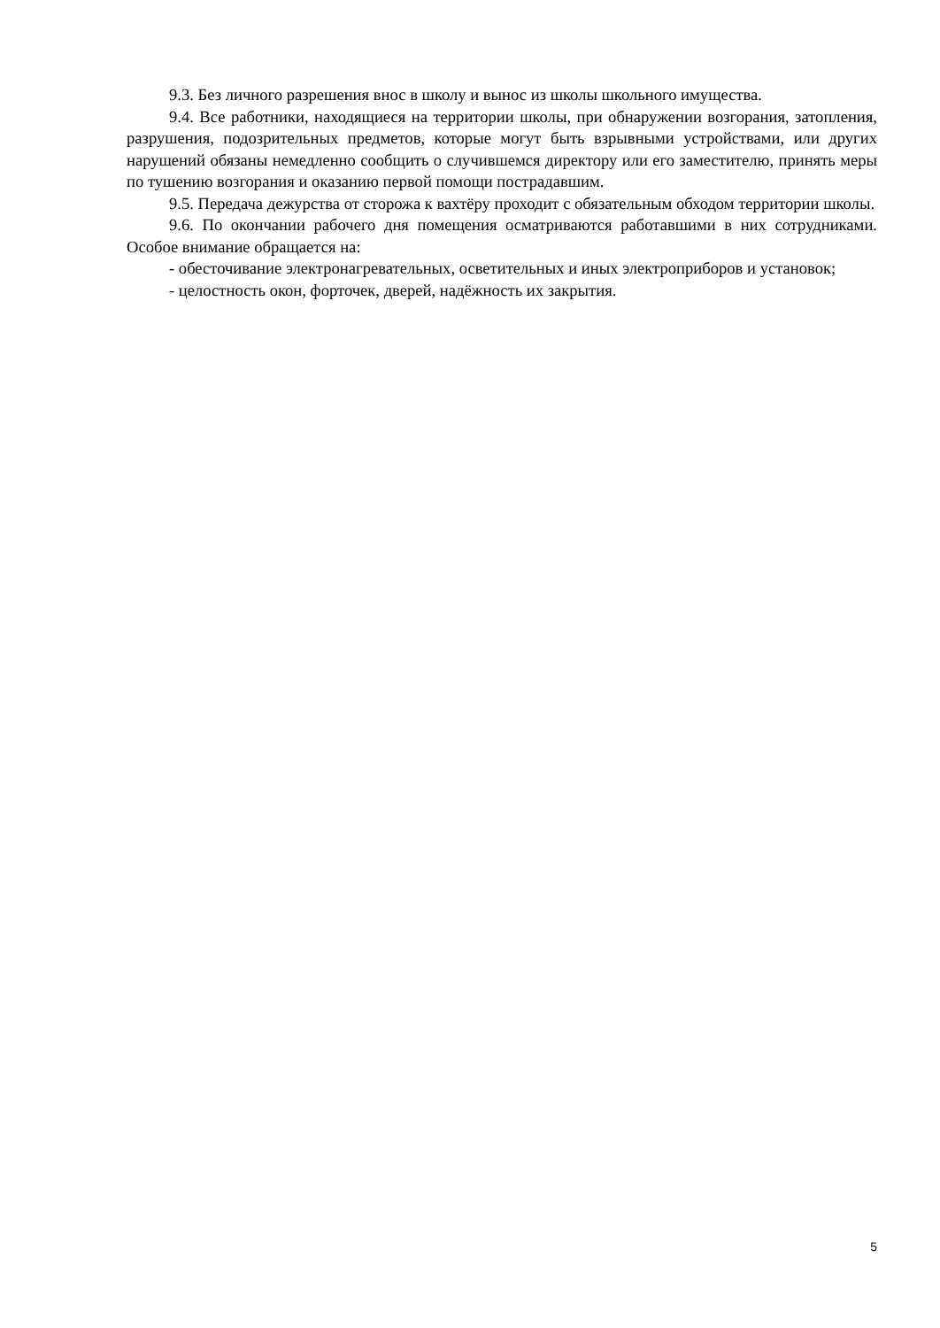9.3. Без личного разрешения внос в школу и вынос из школы школьного имущества.
9.4. Все работники, находящиеся на территории школы, при обнаружении возгорания, затопления, разрушения, подозрительных предметов, которые могут быть взрывными устройствами, или других нарушений обязаны немедленно сообщить о случившемся директору или его заместителю, принять меры по тушению возгорания и оказанию первой помощи пострадавшим.
9.5. Передача дежурства от сторожа к вахтёру проходит с обязательным обходом территории школы.
9.6. По окончании рабочего дня помещения осматриваются работавшими в них сотрудниками. Особое внимание обращается на:
- обесточивание электронагревательных, осветительных и иных электроприборов и установок;
- целостность окон, форточек, дверей, надёжность их закрытия.
5